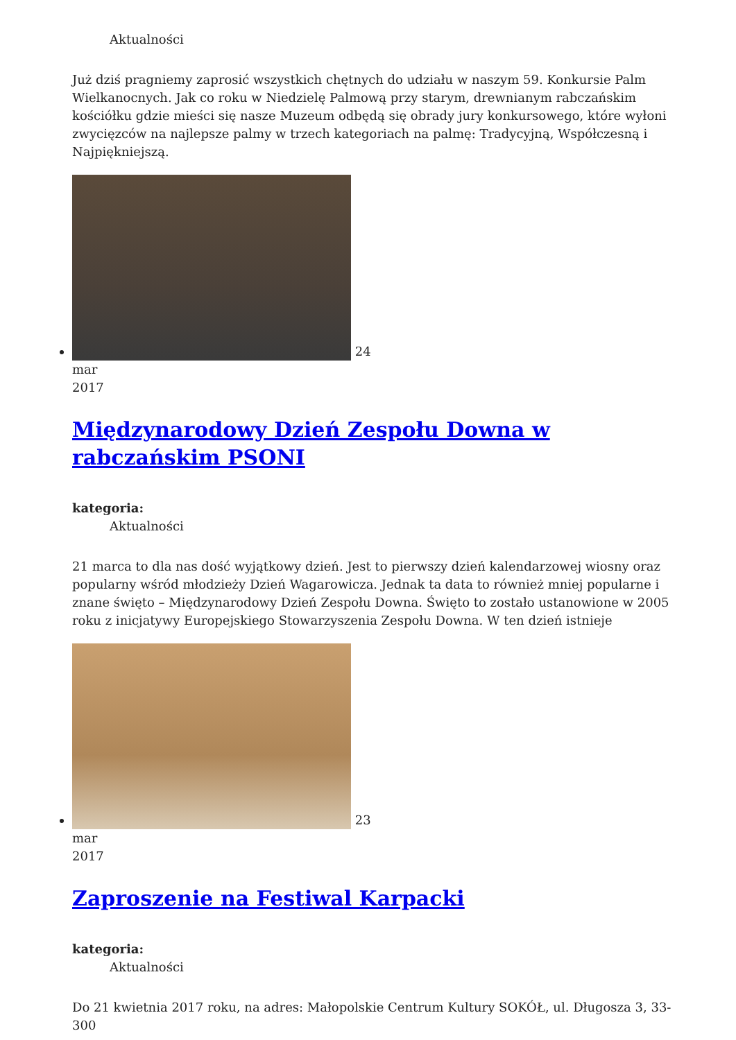Aktualności
Już dziś pragniemy zaprosić wszystkich chętnych do udziału w naszym 59. Konkursie Palm Wielkanocnych. Jak co roku w Niedzielę Palmową przy starym, drewnianym rabczańskim kościółku gdzie mieści się nasze Muzeum odbędą się obrady jury konkursowego, które wyłoni zwycięzców na najlepsze palmy w trzech kategoriach na palmę: Tradycyjną, Współczesną i Najpiękniejszą.
24
mar
2017
Międzynarodowy Dzień Zespołu Downa w rabczańskim PSONI
kategoria:
Aktualności
21 marca to dla nas dość wyjątkowy dzień. Jest to pierwszy dzień kalendarzowej wiosny oraz popularny wśród młodzieży Dzień Wagarowicza. Jednak ta data to również mniej popularne i znane święto – Międzynarodowy Dzień Zespołu Downa. Święto to zostało ustanowione w 2005 roku z inicjatywy Europejskiego Stowarzyszenia Zespołu Downa. W ten dzień istnieje
23
mar
2017
Zaproszenie na Festiwal Karpacki
kategoria:
Aktualności
Do 21 kwietnia 2017 roku, na adres: Małopolskie Centrum Kultury SOKÓŁ, ul. Długosza 3, 33-300